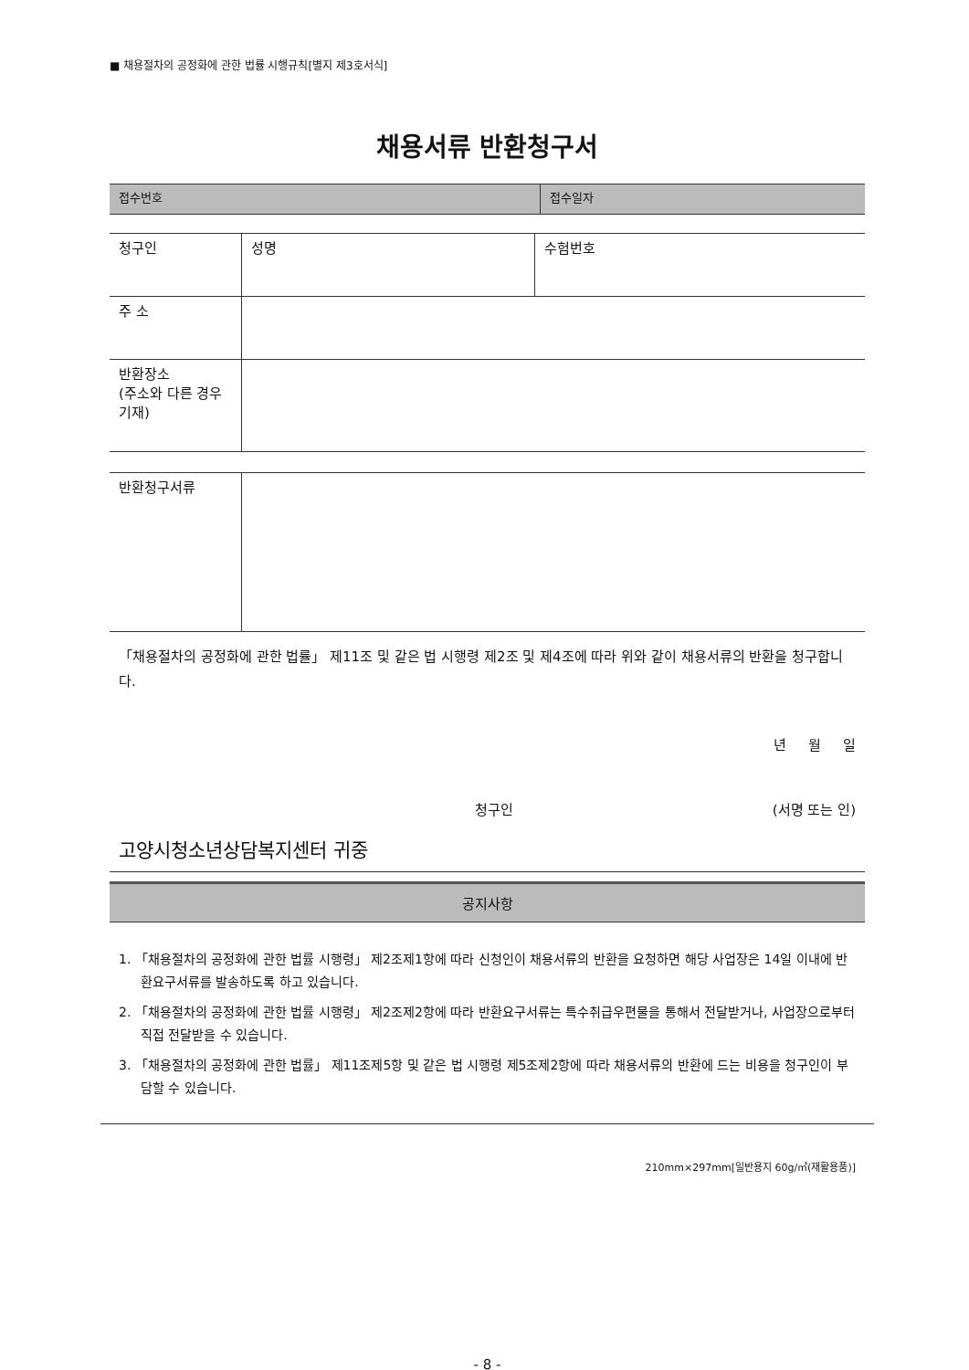■ 채용절차의 공정화에 관한 법률 시행규칙[별지 제3호서식]
채용서류 반환청구서
| 접수번호 | 접수일자 |
| 청구인 | 성명 | 수험번호 |
| 주 소 | | |
| 반환장소 (주소와 다른 경우 기재) | | |
| 반환청구서류 | |
「채용절차의 공정화에 관한 법률」 제11조 및 같은 법 시행령 제2조 및 제4조에 따라 위와 같이 채용서류의 반환을 청구합니다.
년 월 일
청구인 (서명 또는 인)
고양시청소년상담복지센터 귀중
공지사항
1. 「채용절차의 공정화에 관한 법률 시행령」 제2조제1항에 따라 신청인이 채용서류의 반환을 요청하면 해당 사업장은 14일 이내에 반환요구서류를 발송하도록 하고 있습니다.
2. 「채용절차의 공정화에 관한 법률 시행령」 제2조제2항에 따라 반환요구서류는 특수취급우편물을 통해서 전달받거나, 사업장으로부터 직접 전달받을 수 있습니다.
3. 「채용절차의 공정화에 관한 법률」 제11조제5항 및 같은 법 시행령 제5조제2항에 따라 채용서류의 반환에 드는 비용을 청구인이 부담할 수 있습니다.
210mm×297mm[일반용지 60g/㎡(재활용품)]
- 8 -